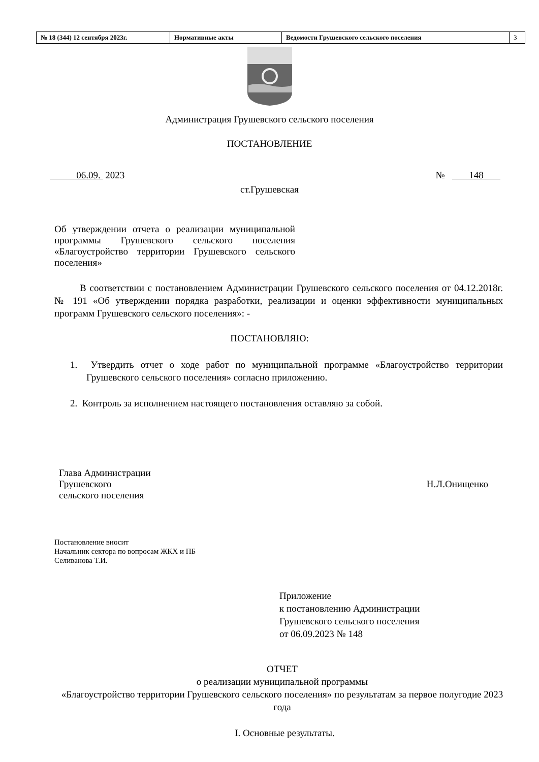| № 18 (344) 12 сентября 2023г. | Нормативные акты | Ведомости Грушевского сельского поселения | 3 |
Администрация Грушевского сельского поселения
ПОСТАНОВЛЕНИЕ
06.09. 2023 № 148
ст.Грушевская
Об утверждении отчета о реализации муниципальной программы Грушевского сельского поселения «Благоустройство территории Грушевского сельского поселения»
В соответствии с постановлением Администрации Грушевского сельского поселения от 04.12.2018г. № 191 «Об утверждении порядка разработки, реализации и оценки эффективности муниципальных программ Грушевского сельского поселения»: -
ПОСТАНОВЛЯЮ:
1. Утвердить отчет о ходе работ по муниципальной программе «Благоустройство территории Грушевского сельского поселения» согласно приложению.
2. Контроль за исполнением настоящего постановления оставляю за собой.
Глава Администрации
Грушевского
сельского поселения
Н.Л.Онищенко
Постановление вносит
Начальник сектора по вопросам ЖКХ и ПБ
Селиванова Т.И.
Приложение
к постановлению Администрации
Грушевского сельского поселения
от 06.09.2023 № 148
ОТЧЕТ
о реализации муниципальной программы
«Благоустройство территории Грушевского сельского поселения» по результатам за первое полугодие 2023 года
I. Основные результаты.